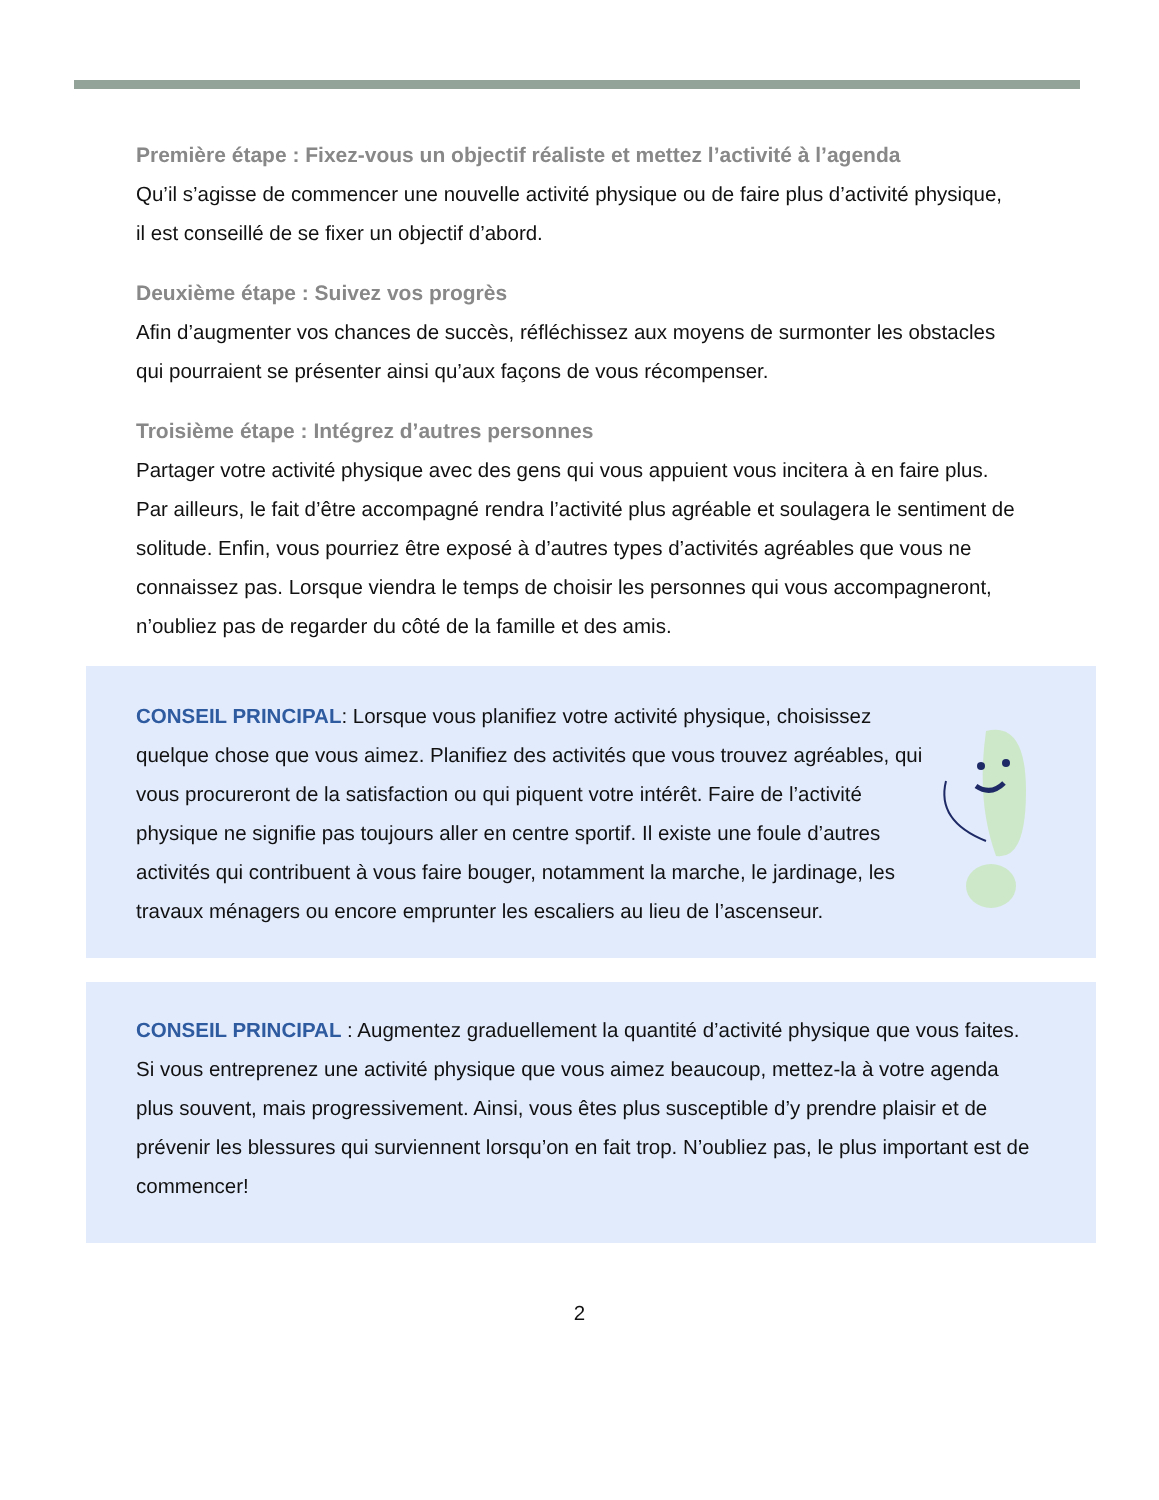Première étape : Fixez-vous un objectif réaliste et mettez l’activité à l’agenda
Qu’il s’agisse de commencer une nouvelle activité physique ou de faire plus d’activité physique, il est conseillé de se fixer un objectif d’abord.
Deuxième étape : Suivez vos progrès
Afin d’augmenter vos chances de succès, réfléchissez aux moyens de surmonter les obstacles qui pourraient se présenter ainsi qu’aux façons de vous récompenser.
Troisième étape : Intégrez d’autres personnes
Partager votre activité physique avec des gens qui vous appuient vous incitera à en faire plus. Par ailleurs, le fait d’être accompagné rendra l’activité plus agréable et soulagera le sentiment de solitude. Enfin, vous pourriez être exposé à d’autres types d’activités agréables que vous ne connaissez pas. Lorsque viendra le temps de choisir les personnes qui vous accompagneront, n’oubliez pas de regarder du côté de la famille et des amis.
CONSEIL PRINCIPAL: Lorsque vous planifiez votre activité physique, choisissez quelque chose que vous aimez. Planifiez des activités que vous trouvez agréables, qui vous procureront de la satisfaction ou qui piquent votre intérêt. Faire de l’activité physique ne signifie pas toujours aller en centre sportif. Il existe une foule d’autres activités qui contribuent à vous faire bouger, notamment la marche, le jardinage, les travaux ménagers ou encore emprunter les escaliers au lieu de l’ascenseur.
CONSEIL PRINCIPAL : Augmentez graduellement la quantité d’activité physique que vous faites. Si vous entreprenez une activité physique que vous aimez beaucoup, mettez-la à votre agenda plus souvent, mais progressivement. Ainsi, vous êtes plus susceptible d’y prendre plaisir et de prévenir les blessures qui surviennent lorsqu’on en fait trop. N’oubliez pas, le plus important est de commencer!
2